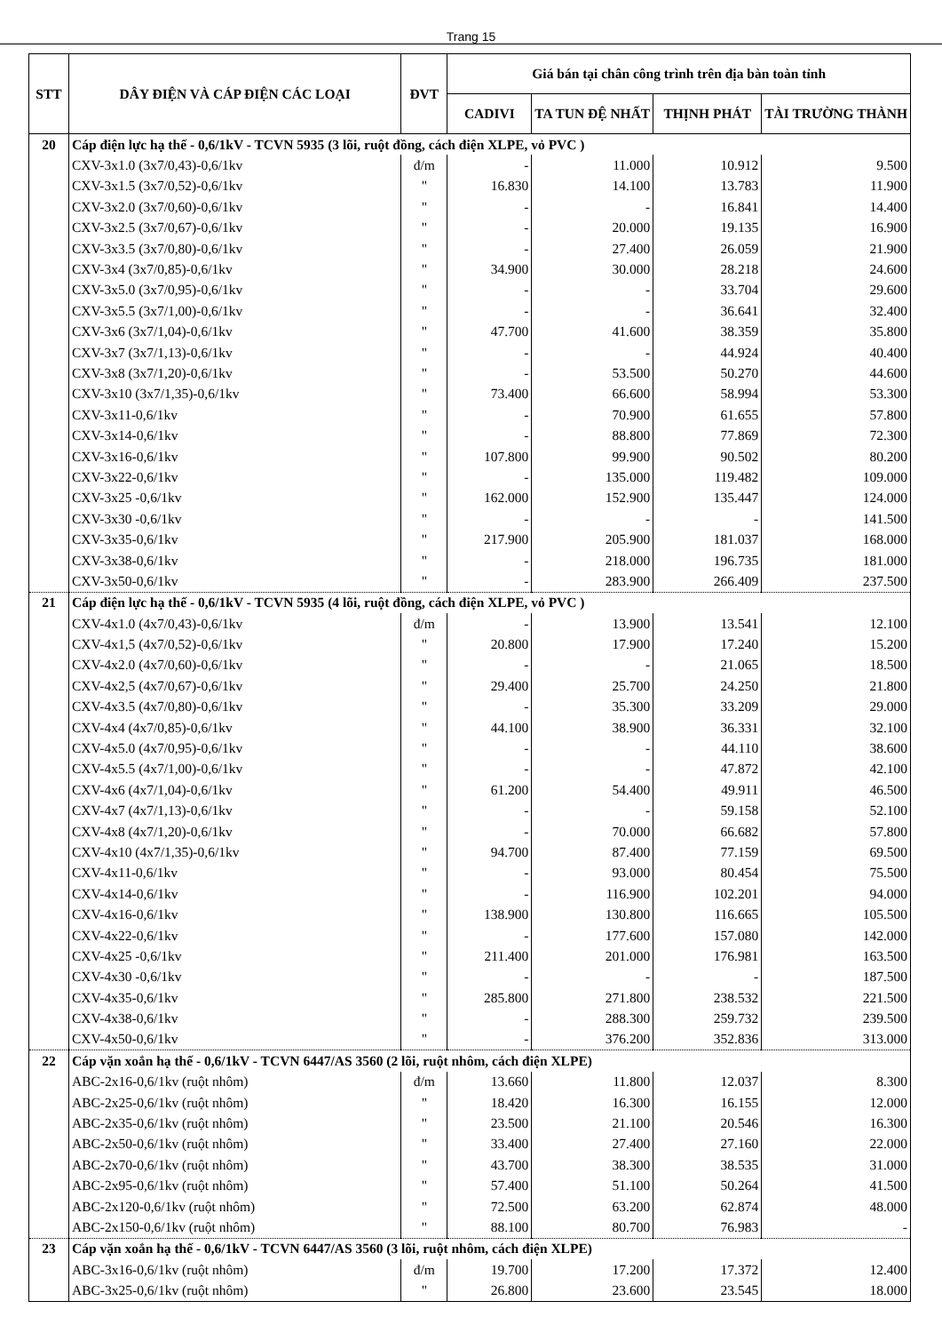Trang 15
| STT | DÂY ĐIỆN VÀ CÁP ĐIỆN CÁC LOẠI | ĐVT | Giá bán tại chân công trình trên địa bàn toàn tỉnh | | | |
| --- | --- | --- | --- | --- | --- | --- |
| | | | CADIVI | TA TUN ĐỆ NHẤT | THỊNH PHÁT | TÀI TRƯỜNG THÀNH |
| 20 | Cáp điện lực hạ thế - 0,6/1kV - TCVN 5935 (3 lõi, ruột đồng, cách điện XLPE, vỏ PVC ) | | | | | |
| | CXV-3x1.0 (3x7/0,43)-0,6/1kv | đ/m | - | 11.000 | 10.912 | 9.500 |
| | CXV-3x1.5 (3x7/0,52)-0,6/1kv | " | 16.830 | 14.100 | 13.783 | 11.900 |
| | CXV-3x2.0 (3x7/0,60)-0,6/1kv | " | - | - | 16.841 | 14.400 |
| | CXV-3x2.5 (3x7/0,67)-0,6/1kv | " | - | 20.000 | 19.135 | 16.900 |
| | CXV-3x3.5 (3x7/0,80)-0,6/1kv | " | - | 27.400 | 26.059 | 21.900 |
| | CXV-3x4 (3x7/0,85)-0,6/1kv | " | 34.900 | 30.000 | 28.218 | 24.600 |
| | CXV-3x5.0 (3x7/0,95)-0,6/1kv | " | - | - | 33.704 | 29.600 |
| | CXV-3x5.5 (3x7/1,00)-0,6/1kv | " | - | - | 36.641 | 32.400 |
| | CXV-3x6 (3x7/1,04)-0,6/1kv | " | 47.700 | 41.600 | 38.359 | 35.800 |
| | CXV-3x7 (3x7/1,13)-0,6/1kv | " | - | - | 44.924 | 40.400 |
| | CXV-3x8 (3x7/1,20)-0,6/1kv | " | - | 53.500 | 50.270 | 44.600 |
| | CXV-3x10 (3x7/1,35)-0,6/1kv | " | 73.400 | 66.600 | 58.994 | 53.300 |
| | CXV-3x11-0,6/1kv | " | - | 70.900 | 61.655 | 57.800 |
| | CXV-3x14-0,6/1kv | " | - | 88.800 | 77.869 | 72.300 |
| | CXV-3x16-0,6/1kv | " | 107.800 | 99.900 | 90.502 | 80.200 |
| | CXV-3x22-0,6/1kv | " | - | 135.000 | 119.482 | 109.000 |
| | CXV-3x25 -0,6/1kv | " | 162.000 | 152.900 | 135.447 | 124.000 |
| | CXV-3x30 -0,6/1kv | " | - | - | - | 141.500 |
| | CXV-3x35-0,6/1kv | " | 217.900 | 205.900 | 181.037 | 168.000 |
| | CXV-3x38-0,6/1kv | " | - | 218.000 | 196.735 | 181.000 |
| | CXV-3x50-0,6/1kv | " | - | 283.900 | 266.409 | 237.500 |
| 21 | Cáp điện lực hạ thế - 0,6/1kV - TCVN 5935 (4 lõi, ruột đồng, cách điện XLPE, vỏ PVC ) | | | | | |
| | CXV-4x1.0 (4x7/0,43)-0,6/1kv | đ/m | - | 13.900 | 13.541 | 12.100 |
| | CXV-4x1,5 (4x7/0,52)-0,6/1kv | " | 20.800 | 17.900 | 17.240 | 15.200 |
| | CXV-4x2.0 (4x7/0,60)-0,6/1kv | " | - | - | 21.065 | 18.500 |
| | CXV-4x2,5 (4x7/0,67)-0,6/1kv | " | 29.400 | 25.700 | 24.250 | 21.800 |
| | CXV-4x3.5 (4x7/0,80)-0,6/1kv | " | - | 35.300 | 33.209 | 29.000 |
| | CXV-4x4 (4x7/0,85)-0,6/1kv | " | 44.100 | 38.900 | 36.331 | 32.100 |
| | CXV-4x5.0 (4x7/0,95)-0,6/1kv | " | - | - | 44.110 | 38.600 |
| | CXV-4x5.5 (4x7/1,00)-0,6/1kv | " | - | - | 47.872 | 42.100 |
| | CXV-4x6 (4x7/1,04)-0,6/1kv | " | 61.200 | 54.400 | 49.911 | 46.500 |
| | CXV-4x7 (4x7/1,13)-0,6/1kv | " | - | - | 59.158 | 52.100 |
| | CXV-4x8 (4x7/1,20)-0,6/1kv | " | - | 70.000 | 66.682 | 57.800 |
| | CXV-4x10 (4x7/1,35)-0,6/1kv | " | 94.700 | 87.400 | 77.159 | 69.500 |
| | CXV-4x11-0,6/1kv | " | - | 93.000 | 80.454 | 75.500 |
| | CXV-4x14-0,6/1kv | " | - | 116.900 | 102.201 | 94.000 |
| | CXV-4x16-0,6/1kv | " | 138.900 | 130.800 | 116.665 | 105.500 |
| | CXV-4x22-0,6/1kv | " | - | 177.600 | 157.080 | 142.000 |
| | CXV-4x25 -0,6/1kv | " | 211.400 | 201.000 | 176.981 | 163.500 |
| | CXV-4x30 -0,6/1kv | " | - | - | - | 187.500 |
| | CXV-4x35-0,6/1kv | " | 285.800 | 271.800 | 238.532 | 221.500 |
| | CXV-4x38-0,6/1kv | " | - | 288.300 | 259.732 | 239.500 |
| | CXV-4x50-0,6/1kv | " | - | 376.200 | 352.836 | 313.000 |
| 22 | Cáp vặn xoắn hạ thế - 0,6/1kV - TCVN 6447/AS 3560 (2 lõi, ruột nhôm, cách điện XLPE) | | | | | |
| | ABC-2x16-0,6/1kv (ruột nhôm) | đ/m | 13.660 | 11.800 | 12.037 | 8.300 |
| | ABC-2x25-0,6/1kv (ruột nhôm) | " | 18.420 | 16.300 | 16.155 | 12.000 |
| | ABC-2x35-0,6/1kv (ruột nhôm) | " | 23.500 | 21.100 | 20.546 | 16.300 |
| | ABC-2x50-0,6/1kv (ruột nhôm) | " | 33.400 | 27.400 | 27.160 | 22.000 |
| | ABC-2x70-0,6/1kv (ruột nhôm) | " | 43.700 | 38.300 | 38.535 | 31.000 |
| | ABC-2x95-0,6/1kv (ruột nhôm) | " | 57.400 | 51.100 | 50.264 | 41.500 |
| | ABC-2x120-0,6/1kv (ruột nhôm) | " | 72.500 | 63.200 | 62.874 | 48.000 |
| | ABC-2x150-0,6/1kv (ruột nhôm) | " | 88.100 | 80.700 | 76.983 | - |
| 23 | Cáp vặn xoắn hạ thế - 0,6/1kV - TCVN 6447/AS 3560 (3 lõi, ruột nhôm, cách điện XLPE) | | | | | |
| | ABC-3x16-0,6/1kv (ruột nhôm) | đ/m | 19.700 | 17.200 | 17.372 | 12.400 |
| | ABC-3x25-0,6/1kv (ruột nhôm) | " | 26.800 | 23.600 | 23.545 | 18.000 |